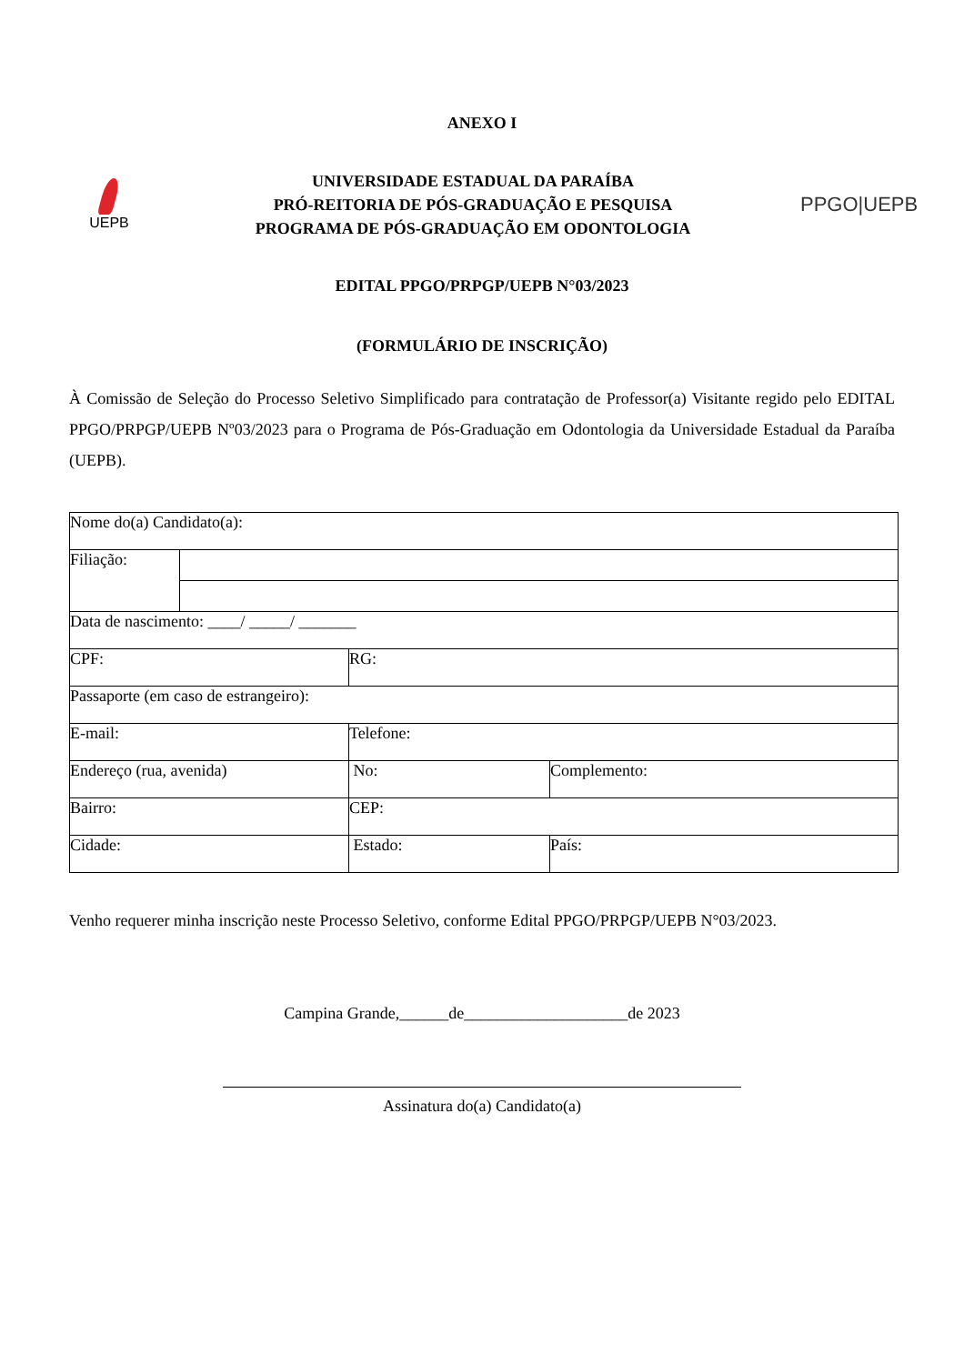ANEXO I
UEPB
UNIVERSIDADE ESTADUAL DA PARAÍBA
PRÓ-REITORIA DE PÓS-GRADUAÇÃO E PESQUISA
PROGRAMA DE PÓS-GRADUAÇÃO EM ODONTOLOGIA
PPGO|UEPB
EDITAL PPGO/PRPGP/UEPB N°03/2023
(FORMULÁRIO DE INSCRIÇÃO)
À Comissão de Seleção do Processo Seletivo Simplificado para contratação de Professor(a) Visitante regido pelo EDITAL PPGO/PRPGP/UEPB Nº03/2023 para o Programa de Pós-Graduação em Odontologia da Universidade Estadual da Paraíba (UEPB).
| Nome do(a) Candidato(a): | | | |
| Filiação: | | | |
| Data de nascimento: ____/ _____/ _______ | | | |
| CPF: | | RG: | |
| Passaporte (em caso de estrangeiro): | | | |
| E-mail: | | Telefone: | |
| Endereço (rua, avenida) | | No: | Complemento: |
| Bairro: | | CEP: | |
| Cidade: | | Estado: | País: |
Venho requerer minha inscrição neste Processo Seletivo, conforme Edital PPGO/PRPGP/UEPB N°03/2023.
Campina Grande,______de____________________de 2023
Assinatura do(a) Candidato(a)